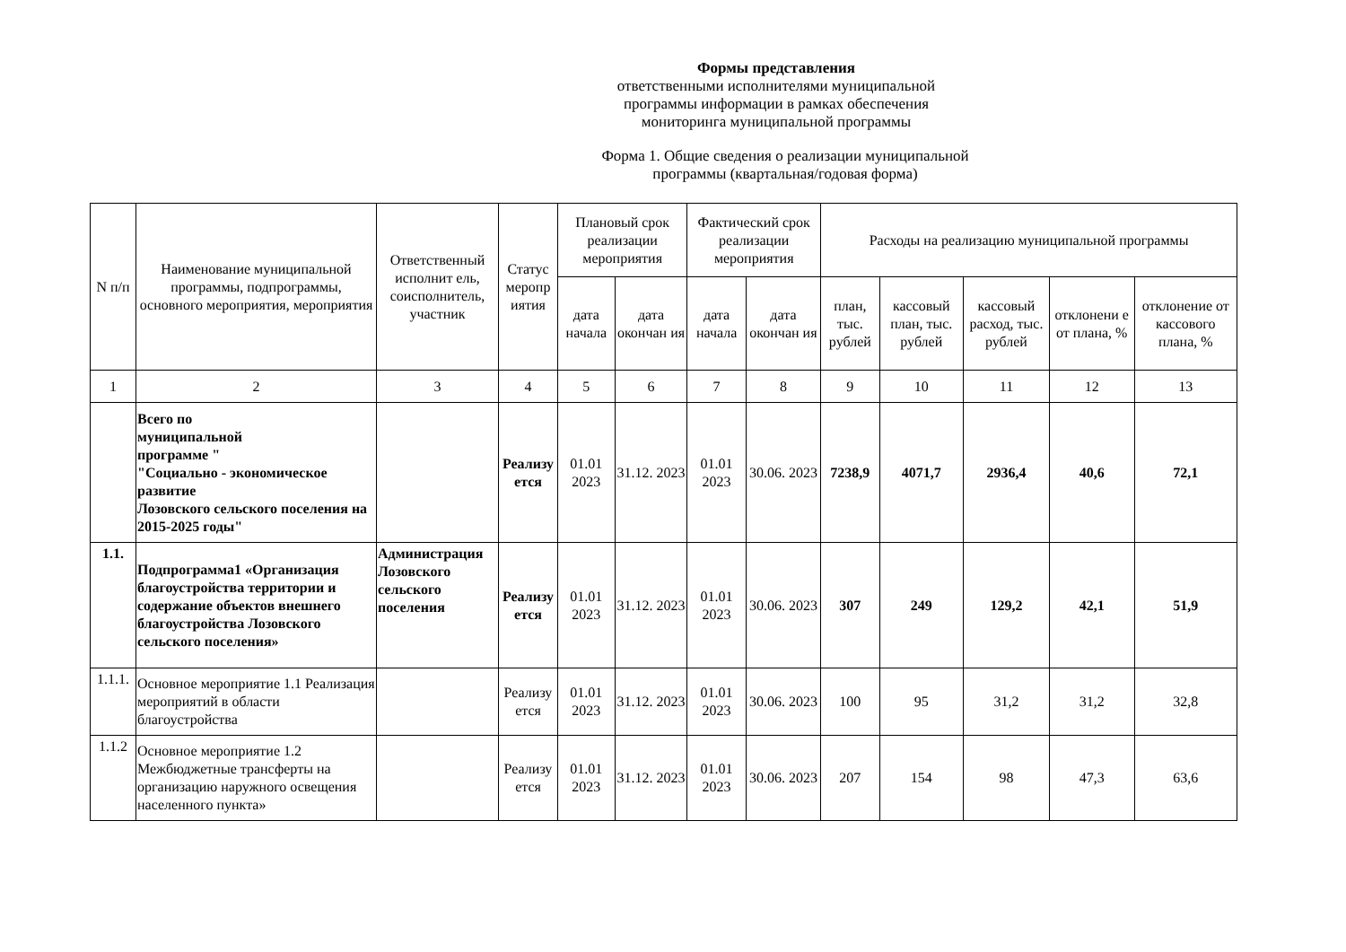Формы представления
ответственными исполнителями муниципальной
программы информации в рамках обеспечения
мониторинга муниципальной программы
Форма 1. Общие сведения о реализации муниципальной
программы (квартальная/годовая форма)
| N п/п | Наименование муниципальной программы, подпрограммы, основного мероприятия, мероприятия | Ответственный исполнит ель, соисполнитель, участник | Статус меропр иятия | Плановый срок реализации мероприятия | | Фактический срок реализации мероприятия | | Расходы на реализацию муниципальной программы | | | | |
| --- | --- | --- | --- | --- | --- | --- | --- | --- | --- | --- | --- | --- |
| | | | | дата начала | дата окончан ия | дата начала | дата окончан ия | план, тыс. рублей | кассовый план, тыс. рублей | кассовый расход, тыс. рублей | отклонени е от плана, % | отклонение от кассового плана, % |
| 1 | 2 | 3 | 4 | 5 | 6 | 7 | 8 | 9 | 10 | 11 | 12 | 13 |
| | Всего по муниципальной программе " "Социально - экономическое развитие Лозовского сельского поселения на 2015-2025 годы" | | Реализу ется | 01.01 2023 | 31.12. 2023 | 01.01 2023 | 30.06. 2023 | 7238,9 | 4071,7 | 2936,4 | 40,6 | 72,1 |
| 1.1. | Подпрограмма1 «Организация благоустройства территории и содержание объектов внешнего благоустройства Лозовского сельского поселения» | Администрация Лозовского сельского поселения | Реализу ется | 01.01 2023 | 31.12. 2023 | 01.01 2023 | 30.06. 2023 | 307 | 249 | 129,2 | 42,1 | 51,9 |
| 1.1.1. | Основное мероприятие 1.1 Реализация мероприятий в области благоустройства | | Реализу ется | 01.01 2023 | 31.12. 2023 | 01.01 2023 | 30.06. 2023 | 100 | 95 | 31,2 | 31,2 | 32,8 |
| 1.1.2 | Основное мероприятие 1.2 Межбюджетные трансферты на организацию наружного освещения населенного пункта» | | Реализу ется | 01.01 2023 | 31.12. 2023 | 01.01 2023 | 30.06. 2023 | 207 | 154 | 98 | 47,3 | 63,6 |